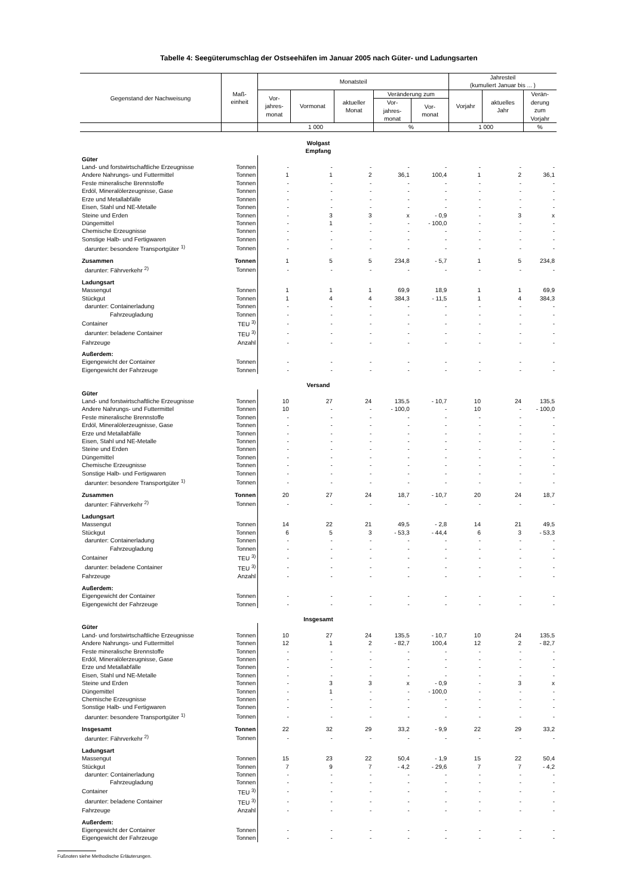Tabelle 4: Seegüterumschlag der Ostseehäfen im Januar 2005 nach Güter- und Ladungsarten
| Gegenstand der Nachweisung | Maß- einheit | Monatsteil | | | | | Jahresteil (kumuliert Januar bis ... ) | | |
| --- | --- | --- | --- | --- | --- | --- | --- | --- | --- |
| | | Vor- jahres- monat | Vormonat | aktueller Monat | Veränderung zum | | Vorjahr | aktuelles Jahr | Verän- derung zum Vorjahr |
| | | | | | Vor- jahres- monat | Vor- monat | | | |
| | | 1 000 | | | % | | 1 000 | | % |
| Wolgast Empfang | | | | | | | | | |
| Güter | | | | | | | | | |
| Land- und forstwirtschaftliche Erzeugnisse | Tonnen | - | - | - | - | - | - | - | - |
| Andere Nahrungs- und Futtermittel | Tonnen | 1 | 1 | 2 | 36,1 | 100,4 | 1 | 2 | 36,1 |
| Feste mineralische Brennstoffe | Tonnen | - | - | - | - | - | - | - | - |
| Erdöl, Mineralölerzeugnisse, Gase | Tonnen | - | - | - | - | - | - | - | - |
| Erze und Metallabfälle | Tonnen | - | - | - | - | - | - | - | - |
| Eisen, Stahl und NE-Metalle | Tonnen | - | - | - | - | - | - | - | - |
| Steine und Erden | Tonnen | - | 3 | 3 | x | - 0,9 | - | 3 | x |
| Düngemittel | Tonnen | - | 1 | - | - | - 100,0 | - | - | - |
| Chemische Erzeugnisse | Tonnen | - | - | - | - | - | - | - | - |
| Sonstige Halb- und Fertigwaren | Tonnen | - | - | - | - | - | - | - | - |
| darunter: besondere Transportgüter <sup>1)</sup> | Tonnen | - | - | - | - | - | - | - | - |
| Zusammen | Tonnen | 1 | 5 | 5 | 234,8 | - 5,7 | 1 | 5 | 234,8 |
| darunter: Fährverkehr <sup>2)</sup> | Tonnen | - | - | - | - | - | - | - | - |
| Ladungsart | | | | | | | | | |
| Massengut | Tonnen | 1 | 1 | 1 | 69,9 | 18,9 | 1 | 1 | 69,9 |
| Stückgut | Tonnen | 1 | 4 | 4 | 384,3 | - 11,5 | 1 | 4 | 384,3 |
| darunter: Containerladung | Tonnen | - | - | - | - | - | - | - | - |
| Fahrzeugladung | Tonnen | - | - | - | - | - | - | - | - |
| Container | TEU <sup>3)</sup> | - | - | - | - | - | - | - | - |
| darunter: beladene Container | TEU <sup>3)</sup> | - | - | - | - | - | - | - | - |
| Fahrzeuge | Anzahl | - | - | - | - | - | - | - | - |
| Außerdem: | | | | | | | | | |
| Eigengewicht der Container | Tonnen | - | - | - | - | - | - | - | - |
| Eigengewicht der Fahrzeuge | Tonnen | - | - | - | - | - | - | - | - |
| Versand | | | | | | | | | |
| Güter | | | | | | | | | |
| Land- und forstwirtschaftliche Erzeugnisse | Tonnen | 10 | 27 | 24 | 135,5 | - 10,7 | 10 | 24 | 135,5 |
| Andere Nahrungs- und Futtermittel | Tonnen | 10 | - | - | - 100,0 | - | 10 | - | - 100,0 |
| Feste mineralische Brennstoffe | Tonnen | - | - | - | - | - | - | - | - |
| Erdöl, Mineralölerzeugnisse, Gase | Tonnen | - | - | - | - | - | - | - | - |
| Erze und Metallabfälle | Tonnen | - | - | - | - | - | - | - | - |
| Eisen, Stahl und NE-Metalle | Tonnen | - | - | - | - | - | - | - | - |
| Steine und Erden | Tonnen | - | - | - | - | - | - | - | - |
| Düngemittel | Tonnen | - | - | - | - | - | - | - | - |
| Chemische Erzeugnisse | Tonnen | - | - | - | - | - | - | - | - |
| Sonstige Halb- und Fertigwaren | Tonnen | - | - | - | - | - | - | - | - |
| darunter: besondere Transportgüter <sup>1)</sup> | Tonnen | - | - | - | - | - | - | - | - |
| Zusammen | Tonnen | 20 | 27 | 24 | 18,7 | - 10,7 | 20 | 24 | 18,7 |
| darunter: Fährverkehr <sup>2)</sup> | Tonnen | - | - | - | - | - | - | - | - |
| Ladungsart | | | | | | | | | |
| Massengut | Tonnen | 14 | 22 | 21 | 49,5 | - 2,8 | 14 | 21 | 49,5 |
| Stückgut | Tonnen | 6 | 5 | 3 | - 53,3 | - 44,4 | 6 | 3 | - 53,3 |
| darunter: Containerladung | Tonnen | - | - | - | - | - | - | - | - |
| Fahrzeugladung | Tonnen | - | - | - | - | - | - | - | - |
| Container | TEU <sup>3)</sup> | - | - | - | - | - | - | - | - |
| darunter: beladene Container | TEU <sup>3)</sup> | - | - | - | - | - | - | - | - |
| Fahrzeuge | Anzahl | - | - | - | - | - | - | - | - |
| Außerdem: | | | | | | | | | |
| Eigengewicht der Container | Tonnen | - | - | - | - | - | - | - | - |
| Eigengewicht der Fahrzeuge | Tonnen | - | - | - | - | - | - | - | - |
| Insgesamt | | | | | | | | | |
| Güter | | | | | | | | | |
| Land- und forstwirtschaftliche Erzeugnisse | Tonnen | 10 | 27 | 24 | 135,5 | - 10,7 | 10 | 24 | 135,5 |
| Andere Nahrungs- und Futtermittel | Tonnen | 12 | 1 | 2 | - 82,7 | 100,4 | 12 | 2 | - 82,7 |
| Feste mineralische Brennstoffe | Tonnen | - | - | - | - | - | - | - | - |
| Erdöl, Mineralölerzeugnisse, Gase | Tonnen | - | - | - | - | - | - | - | - |
| Erze und Metallabfälle | Tonnen | - | - | - | - | - | - | - | - |
| Eisen, Stahl und NE-Metalle | Tonnen | - | - | - | - | - | - | - | - |
| Steine und Erden | Tonnen | - | 3 | 3 | x | - 0,9 | - | 3 | x |
| Düngemittel | Tonnen | - | 1 | - | - | - 100,0 | - | - | - |
| Chemische Erzeugnisse | Tonnen | - | - | - | - | - | - | - | - |
| Sonstige Halb- und Fertigwaren | Tonnen | - | - | - | - | - | - | - | - |
| darunter: besondere Transportgüter <sup>1)</sup> | Tonnen | - | - | - | - | - | - | - | - |
| Insgesamt | Tonnen | 22 | 32 | 29 | 33,2 | - 9,9 | 22 | 29 | 33,2 |
| darunter: Fährverkehr <sup>2)</sup> | Tonnen | - | - | - | - | - | - | - | - |
| Ladungsart | | | | | | | | | |
| Massengut | Tonnen | 15 | 23 | 22 | 50,4 | - 1,9 | 15 | 22 | 50,4 |
| Stückgut | Tonnen | 7 | 9 | 7 | - 4,2 | - 29,6 | 7 | 7 | - 4,2 |
| darunter: Containerladung | Tonnen | - | - | - | - | - | - | - | - |
| Fahrzeugladung | Tonnen | - | - | - | - | - | - | - | - |
| Container | TEU <sup>3)</sup> | - | - | - | - | - | - | - | - |
| darunter: beladene Container | TEU <sup>3)</sup> | - | - | - | - | - | - | - | - |
| Fahrzeuge | Anzahl | - | - | - | - | - | - | - | - |
| Außerdem: | | | | | | | | | |
| Eigengewicht der Container | Tonnen | - | - | - | - | - | - | - | - |
| Eigengewicht der Fahrzeuge | Tonnen | - | - | - | - | - | - | - | - |
Fußnoten siehe Methodische Erläuterungen.